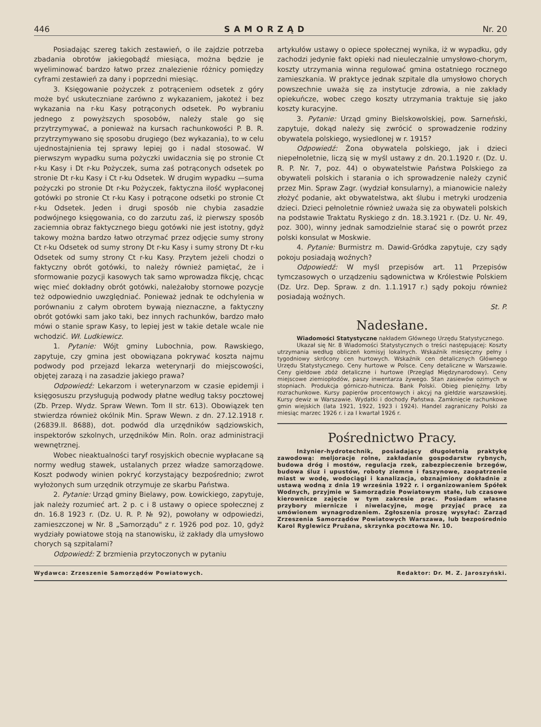446 SAMORZĄD Nr. 20
Posiadając szereg takich zestawień, o ile zajdzie potrzeba zbadania obrotów jakiegobądź miesiąca, można będzie je wyeliminować bardzo łatwo przez znalezienie różnicy pomiędzy cyframi zestawień za dany i poprzedni miesiąc.
3. Księgowanie pożyczek z potrąceniem odsetek z góry może być uskuteczniane zarówno z wykazaniem, jakoteż i bez wykazania na r-ku Kasy potrąconych odsetek. Po wybraniu jednego z powyższych sposobów, należy stale go się przytrzymywać, a ponieważ na kursach rachunkowości P. B. R. przytrzymywano się sposobu drugiego (bez wykazania), to w celu ujednostajnienia tej sprawy lepiej go i nadal stosować. W pierwszym wypadku suma pożyczki uwidacznia się po stronie Ct r-ku Kasy i Dt r-ku Pożyczek, suma zaś potrąconych odsetek po stronie Dt r-ku Kasy i Ct r-ku Odsetek. W drugim wypadku —suma pożyczki po stronie Dt r-ku Pożyczek, faktyczna ilość wypłaconej gotówki po stronie Ct r-ku Kasy i potrącone odsetki po stronie Ct r-ku Odsetek. Jeden i drugi sposób nie chybia zasadzie podwójnego księgowania, co do zarzutu zaś, iż pierwszy sposób zaciemnia obraz faktycznego biegu gotówki nie jest istotny, gdyż takowy można bardzo łatwo otrzymać przez odjęcie sumy strony Ct r-ku Odsetek od sumy strony Dt r-ku Kasy i sumy strony Dt r-ku Odsetek od sumy strony Ct r-ku Kasy. Przytem jeżeli chodzi o faktyczny obrót gotówki, to należy również pamiętać, że i sformowanie pozycji kasowych tak samo wprowadza fikcję, chcąc więc mieć dokładny obrót gotówki, należałoby stornowe pozycje też odpowiednio uwzględniać. Ponieważ jednak te odchylenia w porównaniu z całym obrotem bywają nieznaczne, a faktyczny obrót gotówki sam jako taki, bez innych rachunków, bardzo mało mówi o stanie spraw Kasy, to lepiej jest w takie detale wcale nie wchodzić. Wł. Ludkiewicz.
1. Pytanie: Wójt gminy Lubochnia, pow. Rawskiego, zapytuje, czy gmina jest obowiązana pokrywać koszta najmu podwody pod przejazd lekarza weterynarji do miejscowości, objętej zarazą i na zasadzie jakiego prawa?
Odpowiedź: Lekarzom i weterynarzom w czasie epidemji i księgosuszu przysługują podwody płatne według taksy pocztowej (Zb. Przep. Wydz. Spraw Wewn. Tom II str. 613). Obowiązek ten stwierdza również okólnik Min. Spraw Wewn. z dn. 27.12.1918 r. (26839.II. 8688), dot. podwód dla urzędników sądziowskich, inspektorów szkolnych, urzędników Min. Roln. oraz administracji wewnętrznej.
Wobec nieaktualności taryf rosyjskich obecnie wypłacane są normy według stawek, ustalanych przez władze samorządowe. Koszt podwody winien pokryć korzystający bezpośrednio; zwrot wyłożonych sum urzędnik otrzymuje ze skarbu Państwa.
2. Pytanie: Urząd gminy Bielawy, pow. Łowickiego, zapytuje, jak należy rozumieć art. 2 p. c i 8 ustawy o opiece społecznej z dn. 16.8 1923 r. (Dz. U. R. P. № 92), powołany w odpowiedzi, zamieszczonej w Nr. 8 „Samorządu" z r. 1926 pod poz. 10, gdyż wydziały powiatowe stoją na stanowisku, iż zakłady dla umysłowo chorych są szpitalami?
Odpowiedź: Z brzmienia przytoczonych w pytaniu
artykułów ustawy o opiece społecznej wynika, iż w wypadku, gdy zachodzi jedynie fakt opieki nad nieuleczalnie umysłowo-chorym, koszty utrzymania winna regulować gmina ostatniego rocznego zamieszkania. W praktyce jednak szpitale dla umysłowo chorych powszechnie uważa się za instytucje zdrowia, a nie zakłady opiekuńcze, wobec czego koszty utrzymania traktuje się jako koszty kuracyjne.
3. Pytanie: Urząd gminy Bielskowolskiej, pow. Sarneński, zapytuje, dokąd należy się zwrócić o sprowadzenie rodziny obywatela polskiego, wysiedlonej w r. 1915?
Odpowiedź: Żona obywatela polskiego, jak i dzieci niepełnoletnie, liczą się w myśl ustawy z dn. 20.1.1920 r. (Dz. U. R. P. Nr. 7, poz. 44) o obywatelstwie Państwa Polskiego za obywateli polskich i starania o ich sprowadzenie należy czynić przez Min. Spraw Zagr. (wydział konsularny), a mianowicie należy złożyć podanie, akt obywatelstwa, akt ślubu i metryki urodzenia dzieci. Dzieci pełnoletnie również uważa się za obywateli polskich na podstawie Traktatu Ryskiego z dn. 18.3.1921 r. (Dz. U. Nr. 49, poz. 300), winny jednak samodzielnie starać się o powrót przez polski konsulat w Moskwie.
4. Pytanie: Burmistrz m. Dawid-Gródka zapytuje, czy sądy pokoju posiadają woźnych?
Odpowiedź: W myśl przepisów art. 11 Przepisów tymczasowych o urządzeniu sądownictwa w Królestwie Polskiem (Dz. Urz. Dep. Spraw. z dn. 1.1.1917 r.) sądy pokoju również posiadają woźnych.
St. P.
Nadesłane.
Wiadomości Statystyczne nakładem Głównego Urzędu Statystycznego.
Ukazał się Nr. 8 Wiadomości Statystycznych o treści następującej: Koszty utrzymania według obliczeń komisyj lokalnych. Wskaźnik miesięczny pełny i tygodniowy skrócony cen hurtowych. Wskaźnik cen detalicznych Głównego Urzędu Statystycznego. Ceny hurtowe w Polsce. Ceny detaliczne w Warszawie. Ceny giełdowe zbóż detaliczne i hurtowe (Przegląd Międzynarodowy). Ceny miejscowe ziemiopłodów, paszy inwentarza żywego. Stan zasiewów ozimych w stopniach. Produkcja górniczo-hutnicza. Bank Polski. Obieg pieniężny. Izby rozrachunkowe. Kursy papierów procentowych i akcyj na giełdzie warszawskiej. Kursy dewiz w Warszawie. Wydatki i dochody Państwa. Zamknięcie rachunkowe gmin wiejskich (lata 1921, 1922, 1923 i 1924). Handel zagraniczny Polski za miesiąc marzec 1926 r. i za I kwartał 1926 r.
Pośrednictwo Pracy.
Inżynier-hydrotechnik, posiadający długoletnią praktykę zawodową: meljoracje rolne, zakładanie gospodarstw rybnych, budowa dróg i mostów, regulacja rzek, zabezpieczenie brzegów, budowa śluz i upustów, roboty ziemne i faszynowe, zaopatrzenie miast w wodę, wodociągi i kanalizacja, obznajmiony dokładnie z ustawą wodną z dnia 19 września 1922 r. i organizowaniem Spółek Wodnych, przyjmie w Samorządzie Powiatowym stałe, lub czasowe kierownicze zajęcie w tym zakresie prac. Posiadam własne przybory miernicze i niwelacyjne, mogę przyjąć pracę za umówionem wynagrodzeniem. Zgłoszenia proszę wysyłać: Zarząd Zrzeszenia Samorządów Powiatowych Warszawa, lub bezpośrednio Karol Ryglewicz Prużana, skrzynka pocztowa Nr. 10.
Wydawca: Zrzeszenie Samorządów Powiatowych. Redaktor: Dr. M. Z. Jaroszyński.